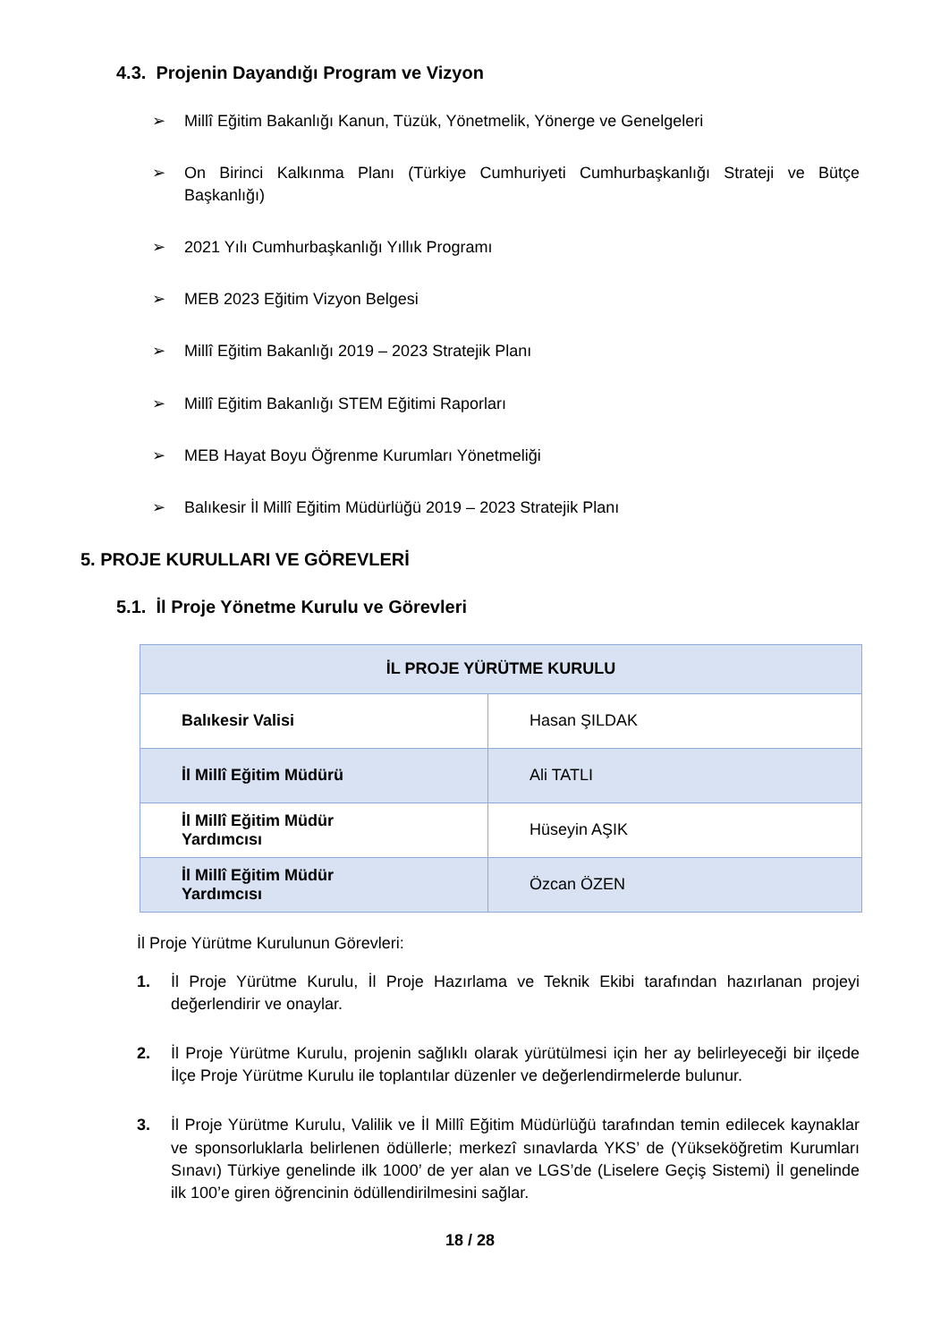4.3. Projenin Dayandığı Program ve Vizyon
➢ Millî Eğitim Bakanlığı Kanun, Tüzük, Yönetmelik, Yönerge ve Genelgeleri
➢ On Birinci Kalkınma Planı (Türkiye Cumhuriyeti Cumhurbaşkanlığı Strateji ve Bütçe Başkanlığı)
➢ 2021 Yılı Cumhurbaşkanlığı Yıllık Programı
➢ MEB 2023 Eğitim Vizyon Belgesi
➢ Millî Eğitim Bakanlığı 2019 – 2023 Stratejik Planı
➢ Millî Eğitim Bakanlığı STEM Eğitimi Raporları
➢ MEB Hayat Boyu Öğrenme Kurumları Yönetmeliği
➢ Balıkesir İl Millî Eğitim Müdürlüğü 2019 – 2023 Stratejik Planı
5. PROJE KURULLARI VE GÖREVLERİ
5.1. İl Proje Yönetme Kurulu ve Görevleri
| İL PROJE YÜRÜTME KURULU | |
| --- | --- |
| Balıkesir Valisi | Hasan ŞILDAK |
| İl Millî Eğitim Müdürü | Ali TATLI |
| İl Millî Eğitim Müdür Yardımcısı | Hüseyin AŞIK |
| İl Millî Eğitim Müdür Yardımcısı | Özcan ÖZEN |
İl Proje Yürütme Kurulunun Görevleri:
1. İl Proje Yürütme Kurulu, İl Proje Hazırlama ve Teknik Ekibi tarafından hazırlanan projeyi değerlendirir ve onaylar.
2. İl Proje Yürütme Kurulu, projenin sağlıklı olarak yürütülmesi için her ay belirleyeceği bir ilçede İlçe Proje Yürütme Kurulu ile toplantılar düzenler ve değerlendirmelerde bulunur.
3. İl Proje Yürütme Kurulu, Valilik ve İl Millî Eğitim Müdürlüğü tarafından temin edilecek kaynaklar ve sponsorluklarla belirlenen ödüllerle; merkezî sınavlarda YKS’ de (Yükseköğretim Kurumları Sınavı) Türkiye genelinde ilk 1000’ de yer alan ve LGS’de (Liselere Geçiş Sistemi) İl genelinde ilk 100’e giren öğrencinin ödüllendirilmesini sağlar.
18 / 28